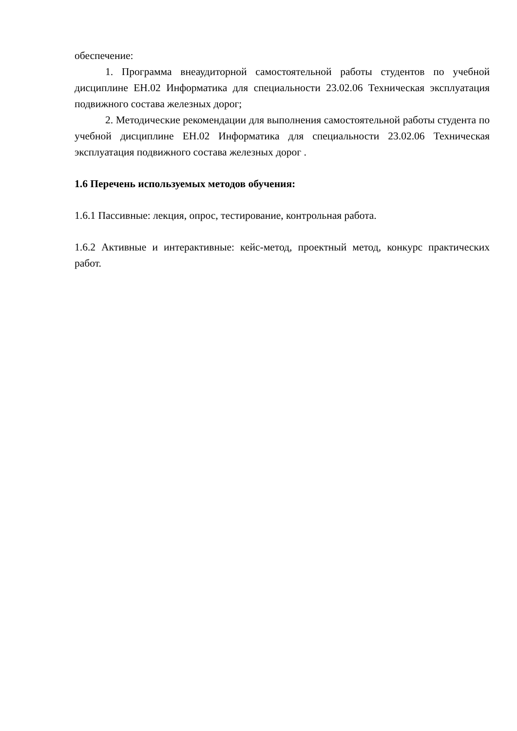обеспечение:
1. Программа внеаудиторной самостоятельной работы студентов по учебной дисциплине ЕН.02 Информатика для специальности 23.02.06 Техническая эксплуатация подвижного состава железных дорог;
2. Методические рекомендации для выполнения самостоятельной работы студента по учебной дисциплине ЕН.02 Информатика для специальности 23.02.06 Техническая эксплуатация подвижного состава железных дорог .
1.6 Перечень используемых методов обучения:
1.6.1 Пассивные: лекция, опрос, тестирование, контрольная работа.
1.6.2 Активные и интерактивные: кейс-метод, проектный метод, конкурс практических работ.